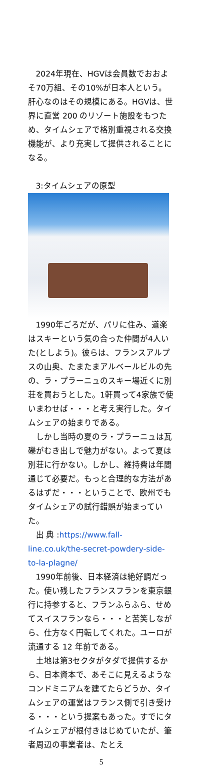2024年現在、HGVは会員数でおおよそ70万組、その10%が日本人という。肝心なのはその規模にある。HGVは、世界に直営 200 のリゾート施設をもつため、タイムシェアで格別重視される交換機能が、より充実して提供されることになる。
3:タイムシェアの原型
1990年ごろだが、パリに住み、道楽はスキーという気の合った仲間が4人いた(としよう)。彼らは、フランスアルプスの山奥、たまたまアルベールビルの先の、ラ・プラーニュのスキー場近くに別荘を買おうとした。1軒買って4家族で使いまわせば・・・と考え実行した。タイムシェアの始まりである。
しかし当時の夏のラ・プラーニュは瓦礫がむき出しで魅力がない。よって夏は別荘に行かない。しかし、維持費は年間通じて必要だ。もっと合理的な方法があるはずだ・・・ということで、欧州でもタイムシェアの試行錯誤が始まっていた。
出 典 :https://www.fall-line.co.uk/the-secret-powdery-side-to-la-plagne/
1990年前後、日本経済は絶好調だった。使い残したフランスフランを東京銀行に持参すると、フランふらふら、せめてスイスフランなら・・・と苦笑しながら、仕方なく円転してくれた。ユーロが流通する 12 年前である。
土地は第3セクタがタダで提供するから、日本資本で、あそこに見えるようなコンドミニアムを建てたらどうか、タイムシェアの運営はフランス側で引き受ける・・・という提案もあった。すでにタイムシェアが根付きはじめていたが、筆者周辺の事業者は、たとえ
5